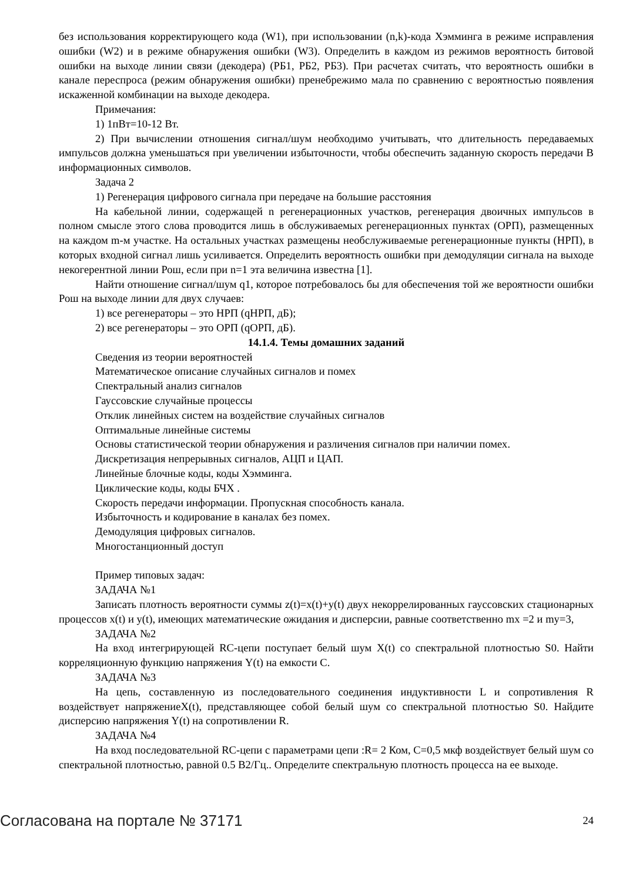без использования корректирующего кода (W1), при использовании (n,k)-кода Хэмминга в режиме исправления ошибки (W2) и в режиме обнаружения ошибки (W3). Определить в каждом из режимов вероятность битовой ошибки на выходе линии связи (декодера) (РБ1, РБ2, РБ3). При расчетах считать, что вероятность ошибки в канале переспроса (режим обнаружения ошибки) пренебрежимо мала по сравнению с вероятностью появления искаженной комбинации на выходе декодера.
Примечания:
1) 1пВт=10-12 Вт.
2) При вычислении отношения сигнал/шум необходимо учитывать, что длительность передаваемых импульсов должна уменьшаться при увеличении избыточности, чтобы обеспечить заданную скорость передачи В информационных символов.
Задача 2
1) Регенерация цифрового сигнала при передаче на большие расстояния
На кабельной линии, содержащей n регенерационных участков, регенерация двоичных импульсов в полном смысле этого слова проводится лишь в обслуживаемых регенерационных пунктах (ОРП), размещенных на каждом m-м участке. На остальных участках размещены необслуживаемые регенерационные пункты (НРП), в которых входной сигнал лишь усиливается. Определить вероятность ошибки при демодуляции сигнала на выходе некогерентной линии Рош, если при n=1 эта величина известна [1].
Найти отношение сигнал/шум q1, которое потребовалось бы для обеспечения той же вероятности ошибки Рош на выходе линии для двух случаев:
1) все регенераторы – это НРП (qНРП, дБ);
2) все регенераторы – это ОРП (qОРП, дБ).
14.1.4. Темы домашних заданий
Сведения из теории вероятностей
Математическое описание случайных сигналов и помех
Спектральный анализ сигналов
Гауссовские случайные процессы
Отклик линейных систем на воздействие случайных сигналов
Оптимальные линейные системы
Основы статистической теории обнаружения и различения сигналов при наличии помех.
Дискретизация непрерывных сигналов, АЦП и ЦАП.
Линейные блочные коды, коды Хэмминга.
Циклические коды, коды БЧХ .
Скорость передачи информации. Пропускная способность канала.
Избыточность и кодирование в каналах без помех.
Демодуляция цифровых сигналов.
Многостанционный доступ
Пример типовых задач:
ЗАДАЧА №1
Записать плотность вероятности суммы z(t)=x(t)+y(t) двух некоррелированных гауссовских стационарных процессов x(t) и y(t), имеющих математические ожидания и дисперсии, равные соответственно mx =2 и my=3,
ЗАДАЧА №2
На вход интегрирующей RC-цепи поступает белый шум X(t) со спектральной плотностью S0. Найти корреляционную функцию напряжения Y(t) на емкости С.
ЗАДАЧА №3
На цепь, составленную из последовательного соединения индуктивности L и сопротивления R воздействует напряжениеX(t), представляющее собой белый шум со спектральной плотностью S0. Найдите дисперсию напряжения Y(t) на сопротивлении R.
ЗАДАЧА №4
На вход последовательной RC-цепи с параметрами цепи :R= 2 Ком, С=0,5 мкф воздействует белый шум со спектральной плотностью, равной 0.5 В2/Гц.. Определите спектральную плотность процесса на ее выходе.
Согласована на портале № 37171 24